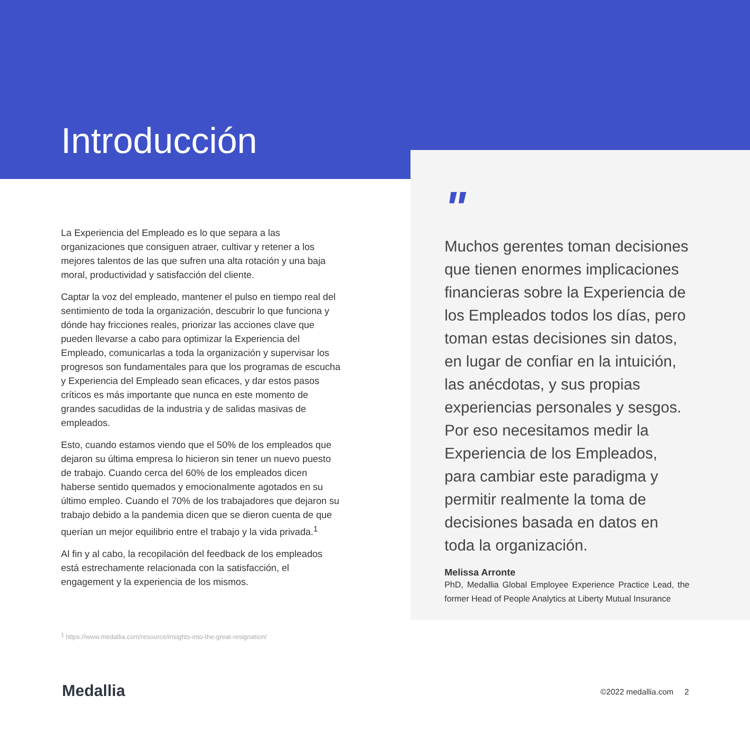Introducción
La Experiencia del Empleado es lo que separa a las organizaciones que consiguen atraer, cultivar y retener a los mejores talentos de las que sufren una alta rotación y una baja moral, productividad y satisfacción del cliente.
Captar la voz del empleado, mantener el pulso en tiempo real del sentimiento de toda la organización, descubrir lo que funciona y dónde hay fricciones reales, priorizar las acciones clave que pueden llevarse a cabo para optimizar la Experiencia del Empleado, comunicarlas a toda la organización y supervisar los progresos son fundamentales para que los programas de escucha y Experiencia del Empleado sean eficaces, y dar estos pasos críticos es más importante que nunca en este momento de grandes sacudidas de la industria y de salidas masivas de empleados.
Esto, cuando estamos viendo que el 50% de los empleados que dejaron su última empresa lo hicieron sin tener un nuevo puesto de trabajo. Cuando cerca del 60% de los empleados dicen haberse sentido quemados y emocionalmente agotados en su último empleo. Cuando el 70% de los trabajadores que dejaron su trabajo debido a la pandemia dicen que se dieron cuenta de que querían un mejor equilibrio entre el trabajo y la vida privada.<sup>1</sup>
Al fin y al cabo, la recopilación del feedback de los empleados está estrechamente relacionada con la satisfacción, el engagement y la experiencia de los mismos.
"
Muchos gerentes toman decisiones que tienen enormes implicaciones financieras sobre la Experiencia de los Empleados todos los días, pero toman estas decisiones sin datos, en lugar de confiar en la intuición, las anécdotas, y sus propias experiencias personales y sesgos. Por eso necesitamos medir la Experiencia de los Empleados, para cambiar este paradigma y permitir realmente la toma de decisiones basada en datos en toda la organización.
Melissa Arronte
PhD, Medallia Global Employee Experience Practice Lead, the former Head of People Analytics at Liberty Mutual Insurance
<sup>1</sup> https://www.medallia.com/resource/insights-into-the-great-resignation/
Medallia ©2022 medallia.com 2